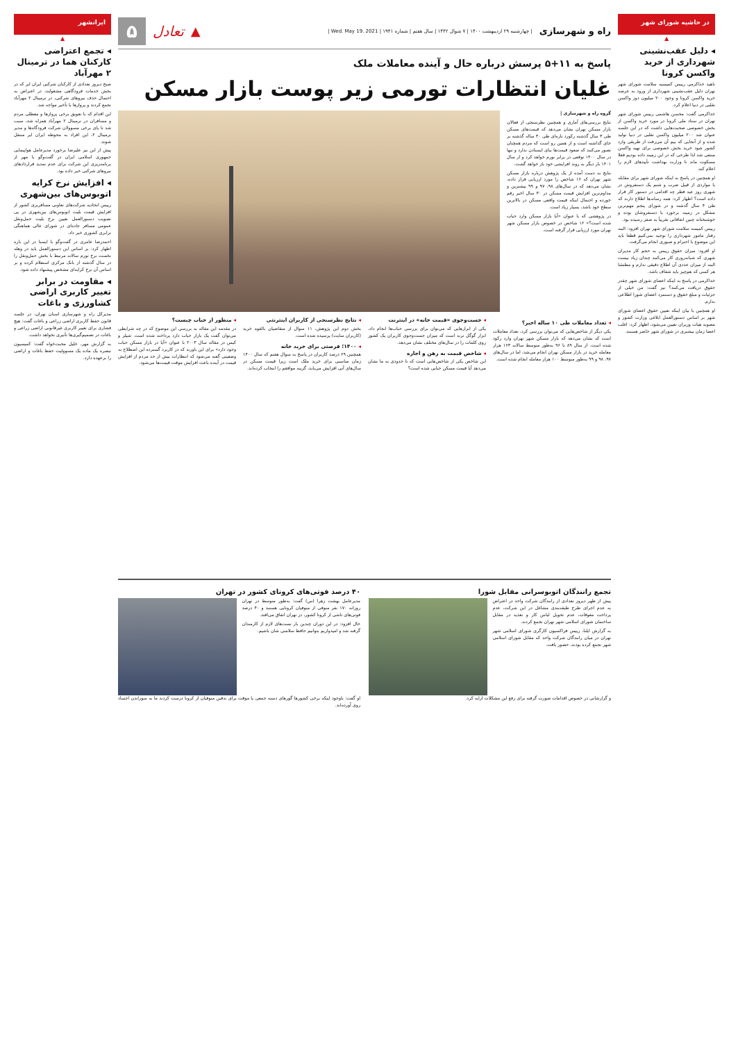در حاشیه شورای شهر
▲
◂ دلیل عقب‌نشینی شهرداری از خرید واکسن کرونا
ناهید خداکرمی رییس کمیسیه سلامت شورای شهر تهران دلیل عقب‌نشینی شهرداری از ورود به عرصه خرید واکسن کرونا و وجود ۲۰۰ میلیون دوز واکسن تقلبی در دنیا اعلام کرد.
خداکرمی گفت: محسن هاشمی رییس شورای شهر تهران در ستاد ملی کرونا در مورد خرید واکسن از بخش خصوصی صحبت‌هایی داشت که در این جلسه عنوان شد ۲۰۰ میلیون واکسن تقلبی در دنیا تولید شده و از آنجایی که بیم آن می‌رفت از طریقی وارد کشور شود خرید بخش خصوصی برای تهیه واکسن منتفی شد لذا طرحی که در این زمینه داده بودیم فعلا مسکوت ماند تا وزارت بهداشت تأییدهای لازم را اعلام کند.
او همچنین در پاسخ به اینکه شورای شهر برای مقابله با مواردی از قبیل ضرب و شتم یک دستفروش در شهری روز عید فطر چه اقدامی در دستور کار قرار داده است؟ اظهار کرد: همه رسانه‌ها اطلاع دارند که طی ۴ سال گذشته و در شورای پنجم مهم‌ترین مشکل در زمینه برخورد با دستفروشان بوده و خوشبختانه چنین اتفاقاتی تقریباً به صفر رسیده بود.
رییس کمیسه سلامت شورای شهر تهران افزود: البته رفتار مامور شهرداری را توجیه نمی‌کنیم قطعا باید این موضوع با احترام و صبوری انجام می‌گرفت.
او افزود: میزان حقوق رییس به حجم کار مدیران شهری که شبانه‌روزی کار می‌کنند چندان زیاد نیست البته از میزان عددی آن اطلاع دقیقی ندارم و مطمئنا هر کسی که هم‌چیز باید شفاف باشد.
خداکرمی در پاسخ به اینکه اعضای شورای شهر چقدر حقوق دریافت می‌کنند؟ نیز گفت: من خیلی از جزئیات و مبلغ حقوق و دستمزد اعضای شورا اطلاعی ندارم.
او همچنین با بیان اینکه تعیین حقوق اعضای شورای شهر بر اساس دستورالعمل ابلاغی وزارت کشور و مصوبه هیات وزیران تعیین می‌شود، اظهار کرد: اغلب اعضا زمان بیشتری در شورای شهر حاضر هستند.
راه و شهرسازی
| چهارشنبه ۲۹ اردیبهشت ۱۴۰۰ | ۷ شوال ۱۴۴۲ | سال هفتم | شماره ۱۹۴۱ | Wed. May 19. 2021 |
▲ تعادل
۵
پاسخ به ۱۱+۵ پرسش درباره حال و آینده معاملات ملک
غلیان انتظارات تورمی زیر پوست بازار مسکن
گروه راه و شهرسازی |
نتایج بررسی‌های آماری و همچنین نظرسنجی از فعالان بازار مسکن تهران نشان می‌دهد که قیمت‌های مسکن طی ۳ سال گذشته رکورد تازه‌ای طی ۳۰ ساله گذشته بر جای گذاشته است و از همین رو است که مردم همچنان تصور می‌کنند که صعود قیمت‌ها بنای ایستادن ندارد و تنها در سال ۱۴۰۰ توقفی در برابر تورم خواهد کرد و از سال ۱۴۰۱ بار دیگر به روند افزایشی خود باز خواهد گشت.
نتایج به دست آمده از یک پژوهش درباره بازار مسکن شهر تهران که ۱۶ شاخص را مورد ارزیابی قرار داده، نشان می‌دهد که در سال‌های ۹۸، ۹۷ و ۹۹ بیشترین و مداوم‌ترین افزایش قیمت مسکن در ۳۰ سال اخیر رقم خورده و احتمال اینکه قیمت واقعی مسکن در بالاترین سطح خود باشد، بسیار زیاد است.
در پژوهشی که با عنوان «آیا بازار مسکن وارد حباب شده است؟» ۱۶ شاخص در خصوص بازار مسکن شهر تهران مورد ارزیابی قرار گرفته است.
◂ تعداد معاملات طی ۱۰ ساله اخیر؟
یکی دیگر از شاخص‌هایی که می‌توان بررسی کرد، تعداد معاملات است که نشان می‌دهد که بازار مسکن شهر تهران وارد رکود شده است. از سال ۸۹ تا ۹۶ به‌طور متوسط سالانه ۱۶۳ هزار معامله خرید در بازار مسکن تهران انجام می‌شد، اما در سال‌های ۹۷، ۹۸ و ۹۹ به‌طور متوسط ۱۰۰ هزار معامله انجام شده است.
◂ جست‌وجوی «قیمت خانه» در اینترنت
یکی از ابزارهایی که می‌توان برای بررسی حباب‌ها انجام داد، ابزار گوگل ترند است که میزان جست‌وجوی کاربران یک کشور روی کلمات را در سال‌های مختلف نشان می‌دهد.
◂ شاخص قیمت به رهن و اجاره
این شاخص یکی از شاخص‌هایی است که تا حدودی به ما نشان می‌دهد آیا قیمت مسکن حبابی شده است؟
◂ نتایج نظرسنجی از کاربران اینترنتی
بخش دوم این پژوهش، ۱۱ سوال از متقاضیان بالقوه خرید (کاربران سایت) پرسیده شده است.
◂ ۱۴۰۰؛ فرصتی برای خرید خانه
همچنین ۶۹ درصد کاربران در پاسخ به سوال هفتم که سال ۱۴۰۰ زمان مناسبی برای خرید ملک است زیرا قیمت مسکن در سال‌های آتی افزایش می‌یابد، گزینه موافقم را انتخاب کرده‌اند.
◂ منظور از حباب چیست؟
در مقدمه این مقاله به بررسی این موضوع که در چه شرایطی می‌توان گفت یک بازار حباب دارد پرداخته شده است. شیلر و کیس در مقاله سال ۲۰۰۳ با عنوان «آیا در بازار مسکن حباب وجود دارد» برای این باورند که در کاربرد گسترده این اصطلاح به وضعیتی گفته می‌شود که انتظارات بیش از حد مردم از افزایش قیمت در آینده باعث افزایش موقت قیمت‌ها می‌شود.
تجمع رانندگان اتوبوسرانی مقابل شورا
پیش از ظهر دیروز تعدادی از رانندگان شرکت واحد در اعتراض به عدم اجرای طرح طبقه‌بندی مشاغل در این شرکت، عدم پرداخت معوقات، عدم تحویل لباس کار و تغذیه در مقابل ساختمان شورای اسلامی شهر تهران تجمع کردند.
به گزارش ایلنا، رییس فراکسیون کارگری شورای اسلامی شهر تهران در میان رانندگان شرکت واحد که مقابل شورای اسلامی شهر تجمع کرده بودند، حضور یافت.
و گزارشاتی در خصوص اقدامات صورت گرفته برای رفع این مشکلات ارایه کرد.
۴۰ درصد فوتی‌های کرونای کشور در تهران
مدیرعامل بهشت زهرا (س) گفت: به‌طور متوسط در تهران روزانه ۱۷۰ نفر متوفی از متوفیان کرونایی هستند و ۴۰ درصد فوتی‌های ناشی از کرونا کشور، در تهران اتفاق می‌افتد.
خال افزود: در این دوران چندین بار تست‌های لازم از کارمندان گرفته شد و امیدواریم بتوانیم حافظ سلامتی شان باشیم.
او گفت: باوجود اینکه برخی کشورها گورهای دسته جمعی یا موقت برای تدفین متوفیان از کرونا درست کردند ما به سوزاندن اجساد روی آورده‌اند.
ایرانشهر
▲
◂ تجمع اعتراضی کارکنان هما در ترمینال ۲ مهرآباد
صبح دیروز تعدادی از کارکنان شرکتی ایران ایر که در بخش خدمات فرودگاهی مشغولند، در اعتراض به احتمال حذف نیروهای شرکتی، در ترمینال ۲ مهرآباد تجمع کردند و پروازها با تأخیر مواجه شد.
این اقدام که با تعویق برخی پروازها و معطلی مردم و مسافران در ترمینال ۲ مهرآباد همراه شد، سبب شد تا پای برخی مسوولان شرکت فرودگاه‌ها و مدیر ترمینال ۲، این افراد به محوطه ایران ایر منتقل شوند.
پیش از این نیز علیرضا برخورد مدیرعامل هواپیمایی جمهوری اسلامی ایران در گفت‌وگو با مهر از برنامه‌ریزی این شرکت برای عدم تمدید قراردادهای نیروهای شرکتی خبر داده بود.
◂ افزایش نرخ کرایه اتوبوس‌های بین‌شهری
رییس اتحادیه شرکت‌های تعاونی مسافربری کشور از افزایش قیمت بلیت اتوبوس‌های بین‌شهری در پی تصویب دستورالعمل تعیین نرخ بلیت حمل‌ونقل عمومی مسافر جاده‌ای در شورای عالی هماهنگی ترابری کشوری خبر داد.
احمدرضا عامری در گفت‌وگو با ایسنا در این باره اظهار کرد: بر اساس این دستورالعمل باید در وهله نخست نرخ تورم سالانه مرتبط با بخش حمل‌ونقل را در سال گذشته از بانک مرکزی استعلام کرده و بر اساس آن نرخ کرایه‌ای مشخص پیشنهاد داده شود.
◂ مقاومت در برابر تغییر کاربری اراضی کشاورزی و باغات
مدیرکل راه و شهرسازی استان تهران، در جلسه قانون حفظ کاربری اراضی زراعی و باغات گفت: هیچ فشاری برای تغییر کاربری غیرقانونی اراضی زراعی و باغات در تصمیم‌گیری‌ها تأثیری نخواهد داشت.
به گزارش مهر، خلیل محبت‌خواه گفت: کمیسیون تبصره یک ماده یک مسوولیت حفظ باغات و اراضی را برعهده دارد.